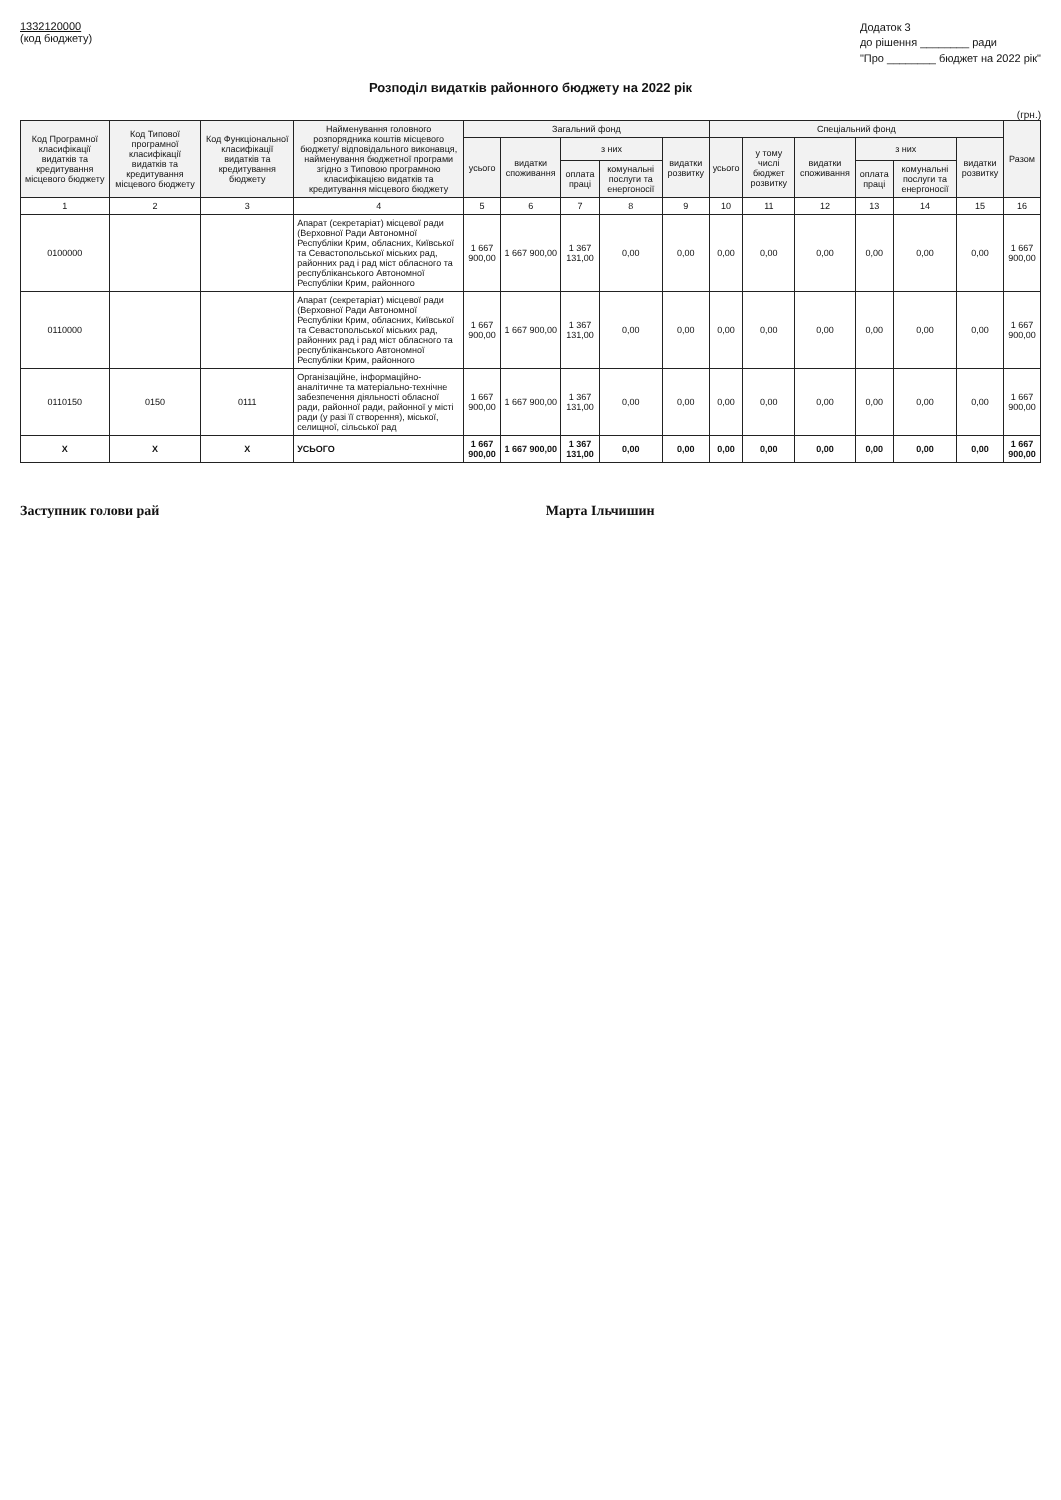1332120000
(код бюджету)
Додаток 3
до рішення ________ ради
"Про ________ бюджет на 2022 рік"
Розподіл видатків районного бюджету на 2022 рік
(грн.)
| Код Програмної класифікації видатків та кредитування місцевого бюджету | Код Типової програмної класифікації видатків та кредитування місцевого бюджету | Код Функціональної класифікації видатків та кредитування бюджету | Найменування головного розпорядника коштів місцевого бюджету/ відповідального виконавця, найменування бюджетної програми згідно з Типовою програмною класифікацією видатків та кредитування місцевого бюджету | Загальний фонд | | | | | Спеціальний фонд | | | | | | Разом |
| --- | --- | --- | --- | --- | --- | --- | --- | --- | --- | --- | --- | --- | --- | --- | --- |
| | | | | усього | видатки споживання | з них | | видатки розвитку | усього | у тому числі бюджет розвитку | видатки споживання | з них | | видатки розвитку | |
| | | | | | | оплата праці | комунальні послуги та енергоносії | | | | | оплата праці | комунальні послуги та енергоносії | | |
| 1 | 2 | 3 | 4 | 5 | 6 | 7 | 8 | 9 | 10 | 11 | 12 | 13 | 14 | 15 | 16 |
| 0100000 | | | Апарат (секретаріат) місцевої ради (Верховної Ради Автономної Республіки Крим, обласних, Київської та Севастопольської міських рад, районних рад і рад міст обласного та республіканського Автономної Республіки Крим, районного | 1 667 900,00 | 1 667 900,00 | 1 367 131,00 | 0,00 | 0,00 | 0,00 | 0,00 | 0,00 | 0,00 | 0,00 | 0,00 | 1 667 900,00 |
| 0110000 | | | Апарат (секретаріат) місцевої ради (Верховної Ради Автономної Республіки Крим, обласних, Київської та Севастопольської міських рад, районних рад і рад міст обласного та республіканського Автономної Республіки Крим, районного | 1 667 900,00 | 1 667 900,00 | 1 367 131,00 | 0,00 | 0,00 | 0,00 | 0,00 | 0,00 | 0,00 | 0,00 | 0,00 | 1 667 900,00 |
| 0110150 | 0150 | 0111 | Організаційне, інформаційно-аналітичне та матеріально-технічне забезпечення діяльності обласної ради, районної ради, районної у місті ради (у разі її створення), міської, селищної, сільської рад | 1 667 900,00 | 1 667 900,00 | 1 367 131,00 | 0,00 | 0,00 | 0,00 | 0,00 | 0,00 | 0,00 | 0,00 | 0,00 | 1 667 900,00 |
| X | X | X | УСЬОГО | 1 667 900,00 | 1 667 900,00 | 1 367 131,00 | 0,00 | 0,00 | 0,00 | 0,00 | 0,00 | 0,00 | 0,00 | 0,00 | 1 667 900,00 |
Заступник голови рай Марта Ільчишин